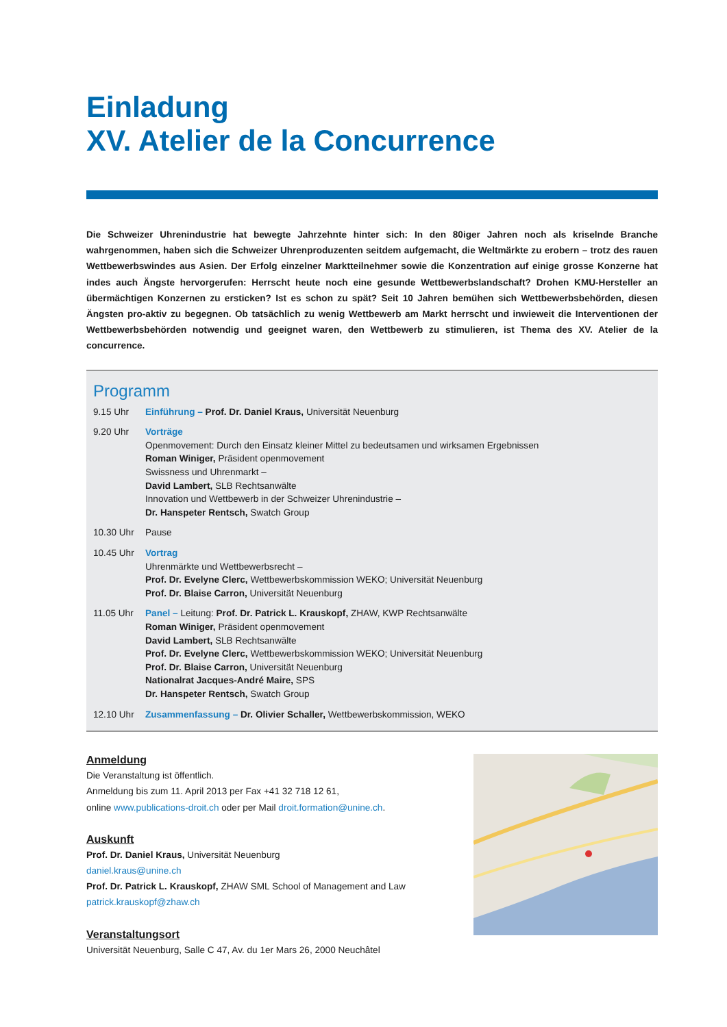Einladung
XV. Atelier de la Concurrence
Die Schweizer Uhrenindustrie hat bewegte Jahrzehnte hinter sich: In den 80iger Jahren noch als kriselnde Branche wahrgenommen, haben sich die Schweizer Uhrenproduzenten seitdem aufgemacht, die Weltmärkte zu erobern – trotz des rauen Wettbewerbswindes aus Asien. Der Erfolg einzelner Marktteilnehmer sowie die Konzentration auf einige grosse Konzerne hat indes auch Ängste hervorgerufen: Herrscht heute noch eine gesunde Wettbewerbslandschaft? Drohen KMU-Hersteller an übermächtigen Konzernen zu ersticken? Ist es schon zu spät? Seit 10 Jahren bemühen sich Wettbewerbsbehörden, diesen Ängsten pro-aktiv zu begegnen. Ob tatsächlich zu wenig Wettbewerb am Markt herrscht und inwieweit die Interventionen der Wettbewerbsbehörden notwendig und geeignet waren, den Wettbewerb zu stimulieren, ist Thema des XV. Atelier de la concurrence.
Programm
9.15 Uhr Einführung – Prof. Dr. Daniel Kraus, Universität Neuenburg
9.20 Uhr Vorträge
Openmovement: Durch den Einsatz kleiner Mittel zu bedeutsamen und wirksamen Ergebnissen
Roman Winiger, Präsident openmovement
Swissness und Uhrenmarkt –
David Lambert, SLB Rechtsanwälte
Innovation und Wettbewerb in der Schweizer Uhrenindustrie –
Dr. Hanspeter Rentsch, Swatch Group
10.30 Uhr Pause
10.45 Uhr Vortrag
Uhrenmärkte und Wettbewerbsrecht –
Prof. Dr. Evelyne Clerc, Wettbewerbskommission WEKO; Universität Neuenburg
Prof. Dr. Blaise Carron, Universität Neuenburg
11.05 Uhr Panel – Leitung: Prof. Dr. Patrick L. Krauskopf, ZHAW, KWP Rechtsanwälte
Roman Winiger, Präsident openmovement
David Lambert, SLB Rechtsanwälte
Prof. Dr. Evelyne Clerc, Wettbewerbskommission WEKO; Universität Neuenburg
Prof. Dr. Blaise Carron, Universität Neuenburg
Nationalrat Jacques-André Maire, SPS
Dr. Hanspeter Rentsch, Swatch Group
12.10 Uhr Zusammenfassung – Dr. Olivier Schaller, Wettbewerbskommission, WEKO
Anmeldung
Die Veranstaltung ist öffentlich.
Anmeldung bis zum 11. April 2013 per Fax +41 32 718 12 61,
online www.publications-droit.ch oder per Mail droit.formation@unine.ch.
Auskunft
Prof. Dr. Daniel Kraus, Universität Neuenburg
daniel.kraus@unine.ch
Prof. Dr. Patrick L. Krauskopf, ZHAW SML School of Management and Law
patrick.krauskopf@zhaw.ch
Veranstaltungsort
Universität Neuenburg, Salle C 47, Av. du 1er Mars 26, 2000 Neuchâtel